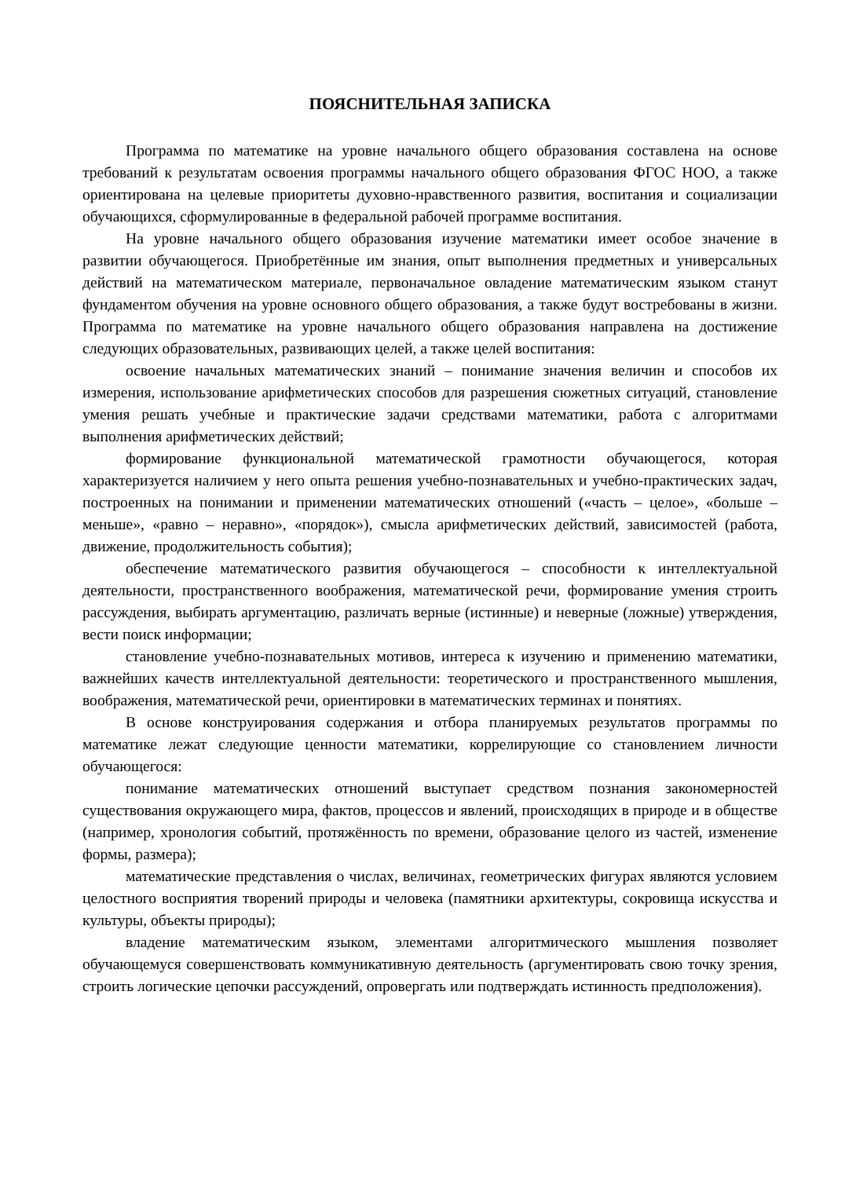ПОЯСНИТЕЛЬНАЯ ЗАПИСКА
Программа по математике на уровне начального общего образования составлена на основе требований к результатам освоения программы начального общего образования ФГОС НОО, а также ориентирована на целевые приоритеты духовно-нравственного развития, воспитания и социализации обучающихся, сформулированные в федеральной рабочей программе воспитания.
На уровне начального общего образования изучение математики имеет особое значение в развитии обучающегося. Приобретённые им знания, опыт выполнения предметных и универсальных действий на математическом материале, первоначальное овладение математическим языком станут фундаментом обучения на уровне основного общего образования, а также будут востребованы в жизни. Программа по математике на уровне начального общего образования направлена на достижение следующих образовательных, развивающих целей, а также целей воспитания:
освоение начальных математических знаний – понимание значения величин и способов их измерения, использование арифметических способов для разрешения сюжетных ситуаций, становление умения решать учебные и практические задачи средствами математики, работа с алгоритмами выполнения арифметических действий;
формирование функциональной математической грамотности обучающегося, которая характеризуется наличием у него опыта решения учебно-познавательных и учебно-практических задач, построенных на понимании и применении математических отношений («часть – целое», «больше – меньше», «равно – неравно», «порядок»), смысла арифметических действий, зависимостей (работа, движение, продолжительность события);
обеспечение математического развития обучающегося – способности к интеллектуальной деятельности, пространственного воображения, математической речи, формирование умения строить рассуждения, выбирать аргументацию, различать верные (истинные) и неверные (ложные) утверждения, вести поиск информации;
становление учебно-познавательных мотивов, интереса к изучению и применению математики, важнейших качеств интеллектуальной деятельности: теоретического и пространственного мышления, воображения, математической речи, ориентировки в математических терминах и понятиях.
В основе конструирования содержания и отбора планируемых результатов программы по математике лежат следующие ценности математики, коррелирующие со становлением личности обучающегося:
понимание математических отношений выступает средством познания закономерностей существования окружающего мира, фактов, процессов и явлений, происходящих в природе и в обществе (например, хронология событий, протяжённость по времени, образование целого из частей, изменение формы, размера);
математические представления о числах, величинах, геометрических фигурах являются условием целостного восприятия творений природы и человека (памятники архитектуры, сокровища искусства и культуры, объекты природы);
владение математическим языком, элементами алгоритмического мышления позволяет обучающемуся совершенствовать коммуникативную деятельность (аргументировать свою точку зрения, строить логические цепочки рассуждений, опровергать или подтверждать истинность предположения).